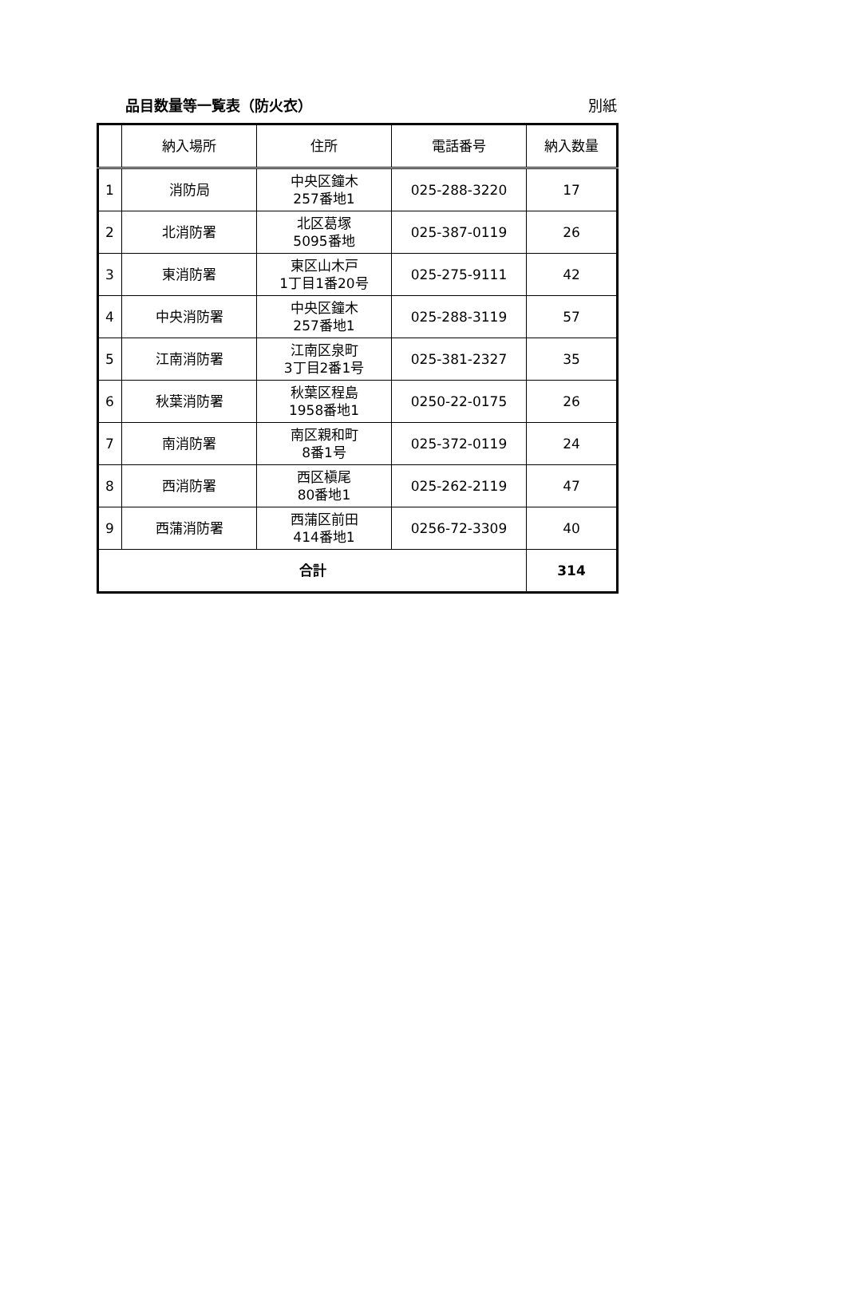品目数量等一覧表（防火衣） 別紙
| | 納入場所 | 住所 | 電話番号 | 納入数量 |
| --- | --- | --- | --- | --- |
| 1 | 消防局 | 中央区鐘木 257番地1 | 025-288-3220 | 17 |
| 2 | 北消防署 | 北区葛塚 5095番地 | 025-387-0119 | 26 |
| 3 | 東消防署 | 東区山木戸 1丁目1番20号 | 025-275-9111 | 42 |
| 4 | 中央消防署 | 中央区鐘木 257番地1 | 025-288-3119 | 57 |
| 5 | 江南消防署 | 江南区泉町 3丁目2番1号 | 025-381-2327 | 35 |
| 6 | 秋葉消防署 | 秋葉区程島 1958番地1 | 0250-22-0175 | 26 |
| 7 | 南消防署 | 南区親和町 8番1号 | 025-372-0119 | 24 |
| 8 | 西消防署 | 西区槇尾 80番地1 | 025-262-2119 | 47 |
| 9 | 西蒲消防署 | 西蒲区前田 414番地1 | 0256-72-3309 | 40 |
| 合計 | | | | 314 |